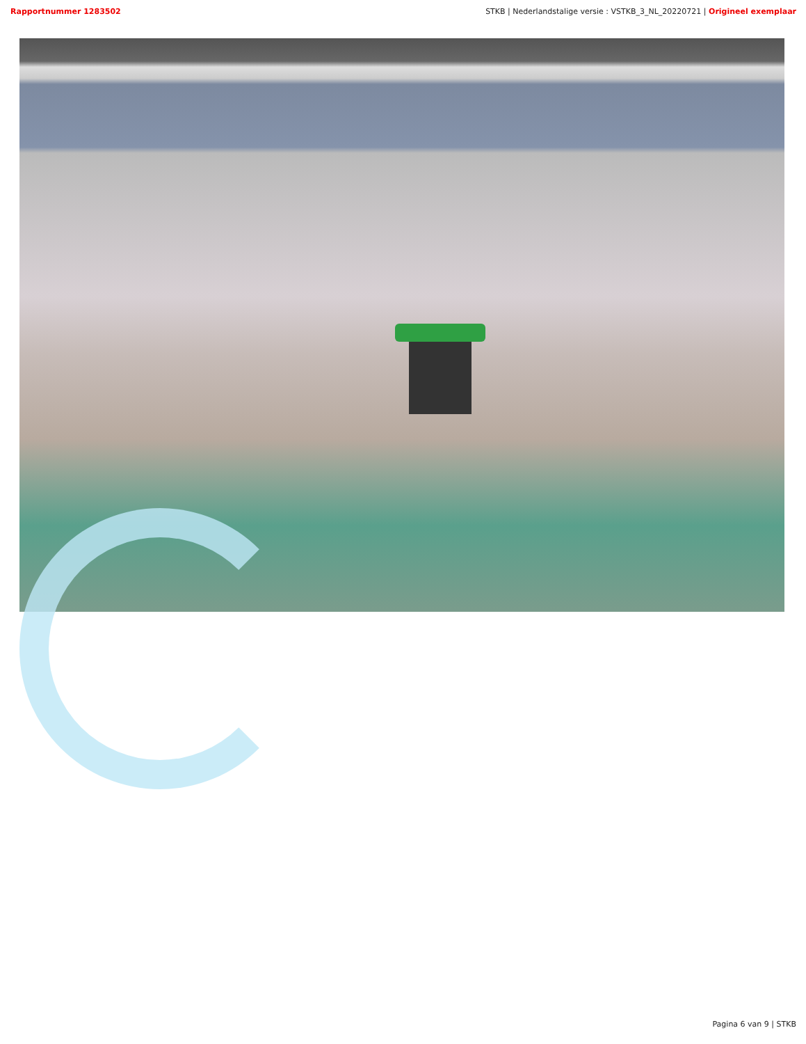Rapportnummer 1283502 STKB | Nederlandstalige versie : VSTKB_3_NL_20220721 | Origineel exemplaar
Pagina 6 van 9 | STKB